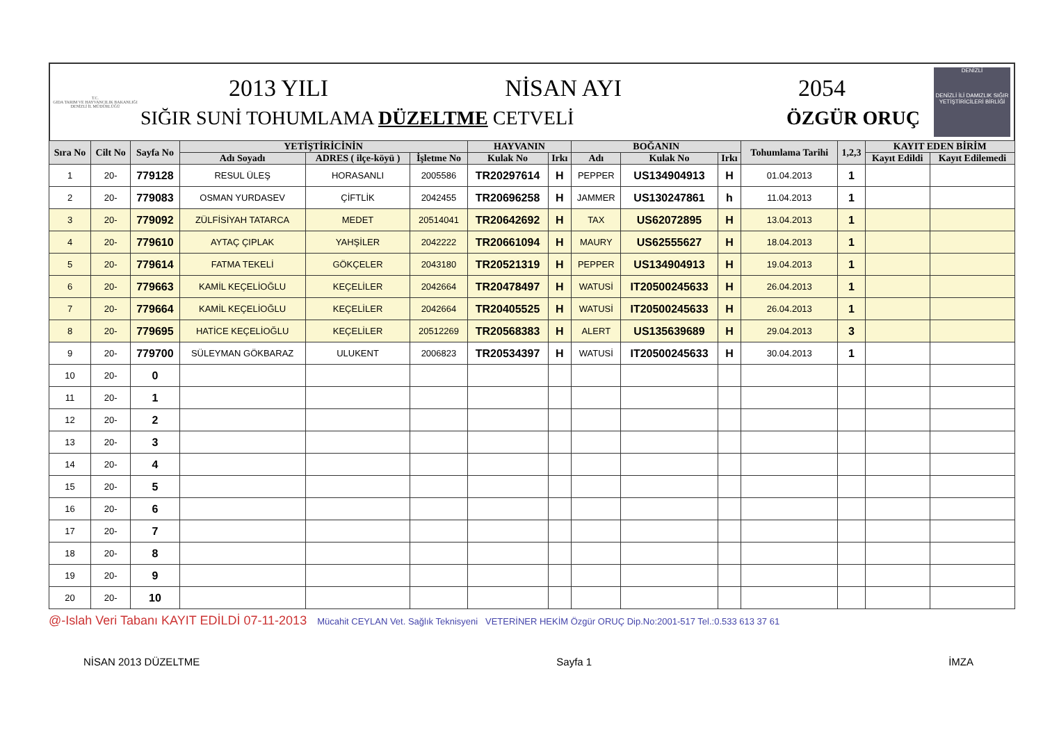T.C.
GIDA TARIM VE HAYVANCILIK BAKANLIĞI
DENİZLİ İL MÜDÜRLÜĞÜ
2013 YILI NİSAN AYI 2054
SIĞIR SUNİ TOHUMLAMA DÜZELTME CETVELİ ÖZGÜR ORUÇ
DENİZLİ
DENİZLİ İLİ DAMIZLIK SIĞIR YETİŞTİRİCİLERİ BİRLİĞİ
| Sıra No | Cilt No | Sayfa No | YETİŞTİRİCİNİN | | | HAYVANIN | | BOĞANIN | | | Tohumlama Tarihi | 1,2,3 | KAYIT EDEN BİRİM | |
| --- | --- | --- | --- | --- | --- | --- | --- | --- | --- | --- | --- | --- | --- | --- |
| | | | Adı Soyadı | ADRES ( ilçe-köyü ) | İşletme No | Kulak No | Irkı | Adı | Kulak No | Irkı | | | Kayıt Edildi | Kayıt Edilemedi |
| 1 | 20- | 779128 | RESUL ÜLEŞ | HORASANLI | 2005586 | TR20297614 | H | PEPPER | US134904913 | H | 01.04.2013 | 1 | | |
| 2 | 20- | 779083 | OSMAN YURDASEV | ÇİFTLİK | 2042455 | TR20696258 | H | JAMMER | US130247861 | h | 11.04.2013 | 1 | | |
| 3 | 20- | 779092 | ZÜLFİSİYAH TATARCA | MEDET | 20514041 | TR20642692 | H | TAX | US62072895 | H | 13.04.2013 | 1 | | |
| 4 | 20- | 779610 | AYTAÇ ÇIPLAK | YAHŞİLER | 2042222 | TR20661094 | H | MAURY | US62555627 | H | 18.04.2013 | 1 | | |
| 5 | 20- | 779614 | FATMA TEKELİ | GÖKÇELER | 2043180 | TR20521319 | H | PEPPER | US134904913 | H | 19.04.2013 | 1 | | |
| 6 | 20- | 779663 | KAMİL KEÇELİOĞLU | KEÇELİLER | 2042664 | TR20478497 | H | WATUSİ | IT20500245633 | H | 26.04.2013 | 1 | | |
| 7 | 20- | 779664 | KAMİL KEÇELİOĞLU | KEÇELİLER | 2042664 | TR20405525 | H | WATUSİ | IT20500245633 | H | 26.04.2013 | 1 | | |
| 8 | 20- | 779695 | HATİCE KEÇELİOĞLU | KEÇELİLER | 20512269 | TR20568383 | H | ALERT | US135639689 | H | 29.04.2013 | 3 | | |
| 9 | 20- | 779700 | SÜLEYMAN GÖKBARAZ | ULUKENT | 2006823 | TR20534397 | H | WATUSİ | IT20500245633 | H | 30.04.2013 | 1 | | |
| 10 | 20- | 0 | | | | | | | | | | | | |
| 11 | 20- | 1 | | | | | | | | | | | | |
| 12 | 20- | 2 | | | | | | | | | | | | |
| 13 | 20- | 3 | | | | | | | | | | | | |
| 14 | 20- | 4 | | | | | | | | | | | | |
| 15 | 20- | 5 | | | | | | | | | | | | |
| 16 | 20- | 6 | | | | | | | | | | | | |
| 17 | 20- | 7 | | | | | | | | | | | | |
| 18 | 20- | 8 | | | | | | | | | | | | |
| 19 | 20- | 9 | | | | | | | | | | | | |
| 20 | 20- | 10 | | | | | | | | | | | | |
@-Islah Veri Tabanı KAYIT EDİLDİ 07-11-2013 Mücahit CEYLAN Vet. Sağlık Teknisyeni VETERİNER HEKİM Özgür ORUÇ Dip.No:2001-517 Tel.:0.533 613 37 61
NİSAN 2013 DÜZELTME Sayfa 1 İMZA